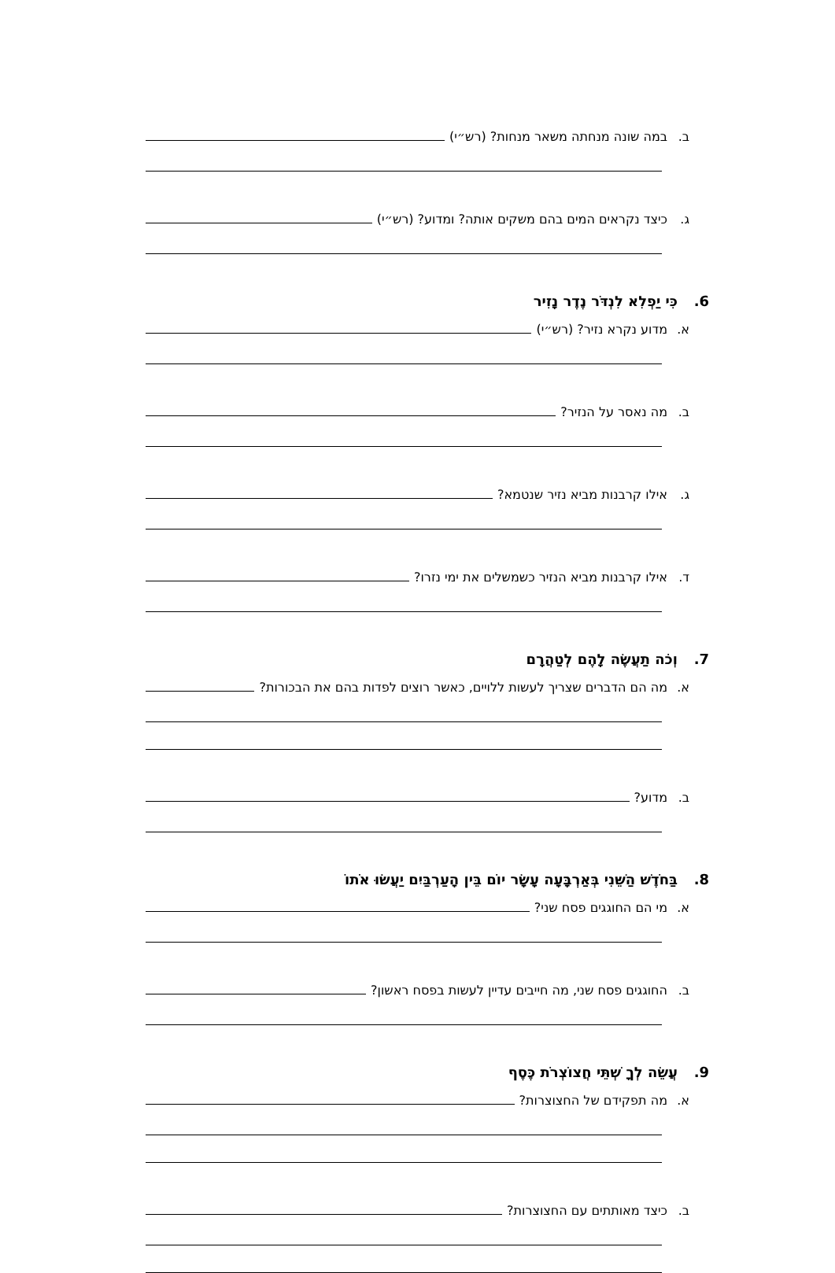ב. במה שונה מנחתה משאר מנחות? (רש״י)
ג. כיצד נקראים המים בהם משקים אותה? ומדוע? (רש״י)
6. כִּי יַפְלִא לִנְדֹּר נֶדֶר נָזִיר
א. מדוע נקרא נזיר? (רש״י)
ב. מה נאסר על הנזיר?
ג. אילו קרבנות מביא נזיר שנטמא?
ד. אילו קרבנות מביא הנזיר כשמשלים את ימי נזרו?
7. וְכֹה תַעֲשֶׂה לָהֶם לְטַהֲרָם
א. מה הם הדברים שצריך לעשות ללויים, כאשר רוצים לפדות בהם את הבכורות?
ב. מדוע?
8. בַּחֹדֶשׁ הַשֵּׁנִי בְּאַרְבָּעָה עָשָׂר יוֹם בֵּין הָעַרְבַּיִם יַעֲשׂוּ אֹתוֹ
א. מי הם החוגגים פסח שני?
ב. החוגגים פסח שני, מה חייבים עדיין לעשות בפסח ראשון?
9. עֲשֵׂה לְךָ שְׁתֵּי חֲצוֹצְרֹת כֶּסֶף
א. מה תפקידם של החצוצרות?
ב. כיצד מאותתים עם החצוצרות?